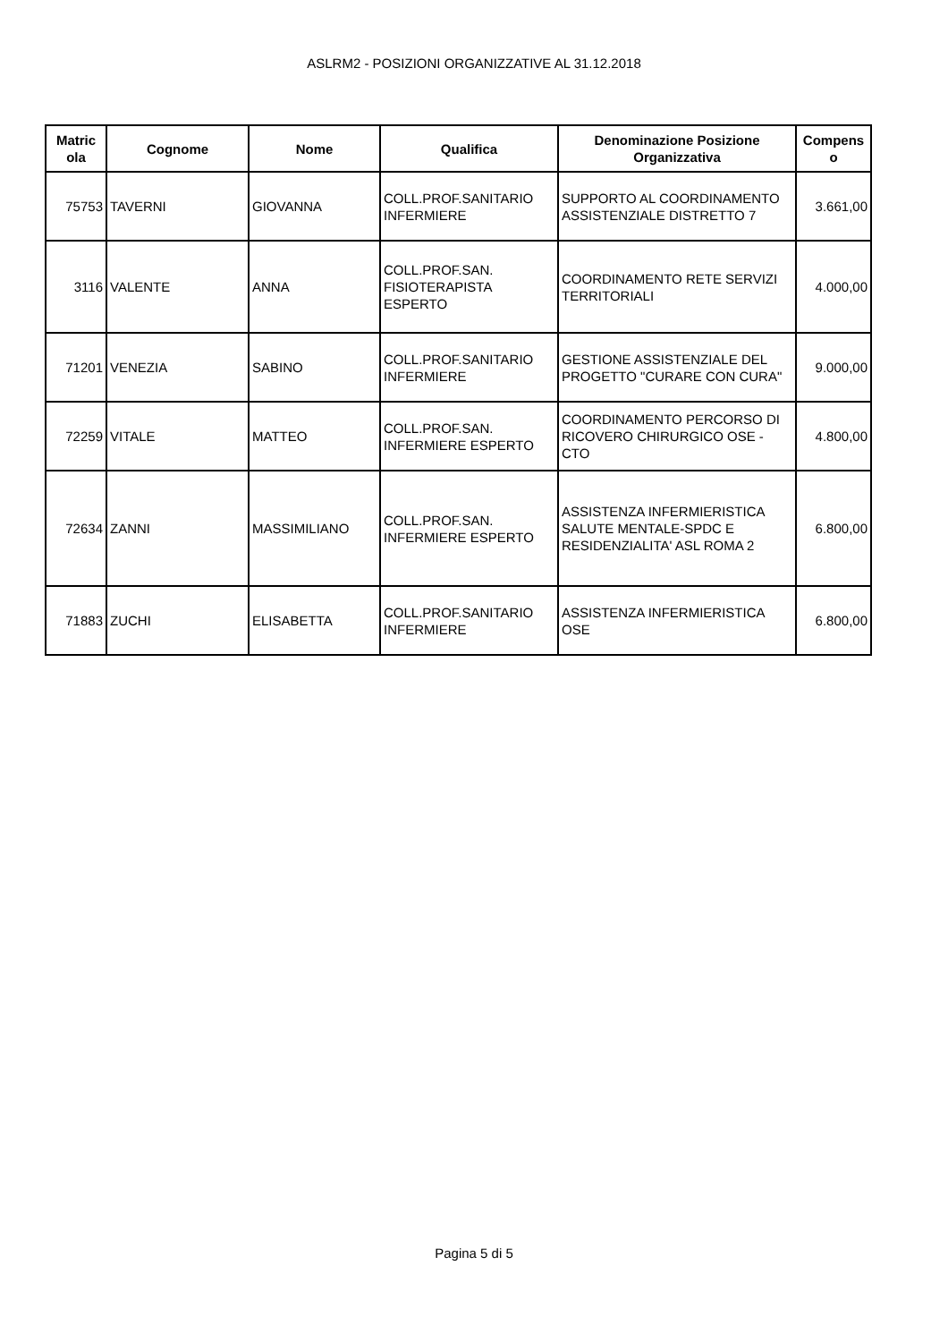ASLRM2 - POSIZIONI ORGANIZZATIVE AL 31.12.2018
| Matric ola | Cognome | Nome | Qualifica | Denominazione Posizione Organizzativa | Compens o |
| --- | --- | --- | --- | --- | --- |
| 75753 | TAVERNI | GIOVANNA | COLL.PROF.SANITARIO INFERMIERE | SUPPORTO AL COORDINAMENTO ASSISTENZIALE DISTRETTO 7 | 3.661,00 |
| 3116 | VALENTE | ANNA | COLL.PROF.SAN. FISIOTERAPISTA ESPERTO | COORDINAMENTO RETE SERVIZI TERRITORIALI | 4.000,00 |
| 71201 | VENEZIA | SABINO | COLL.PROF.SANITARIO INFERMIERE | GESTIONE ASSISTENZIALE DEL PROGETTO "CURARE CON CURA" | 9.000,00 |
| 72259 | VITALE | MATTEO | COLL.PROF.SAN. INFERMIERE ESPERTO | COORDINAMENTO PERCORSO DI RICOVERO CHIRURGICO OSE - CTO | 4.800,00 |
| 72634 | ZANNI | MASSIMILIANO | COLL.PROF.SAN. INFERMIERE ESPERTO | ASSISTENZA INFERMIERISTICA SALUTE MENTALE-SPDC E RESIDENZIALITA' ASL ROMA 2 | 6.800,00 |
| 71883 | ZUCHI | ELISABETTA | COLL.PROF.SANITARIO INFERMIERE | ASSISTENZA INFERMIERISTICA OSE | 6.800,00 |
Pagina 5 di 5